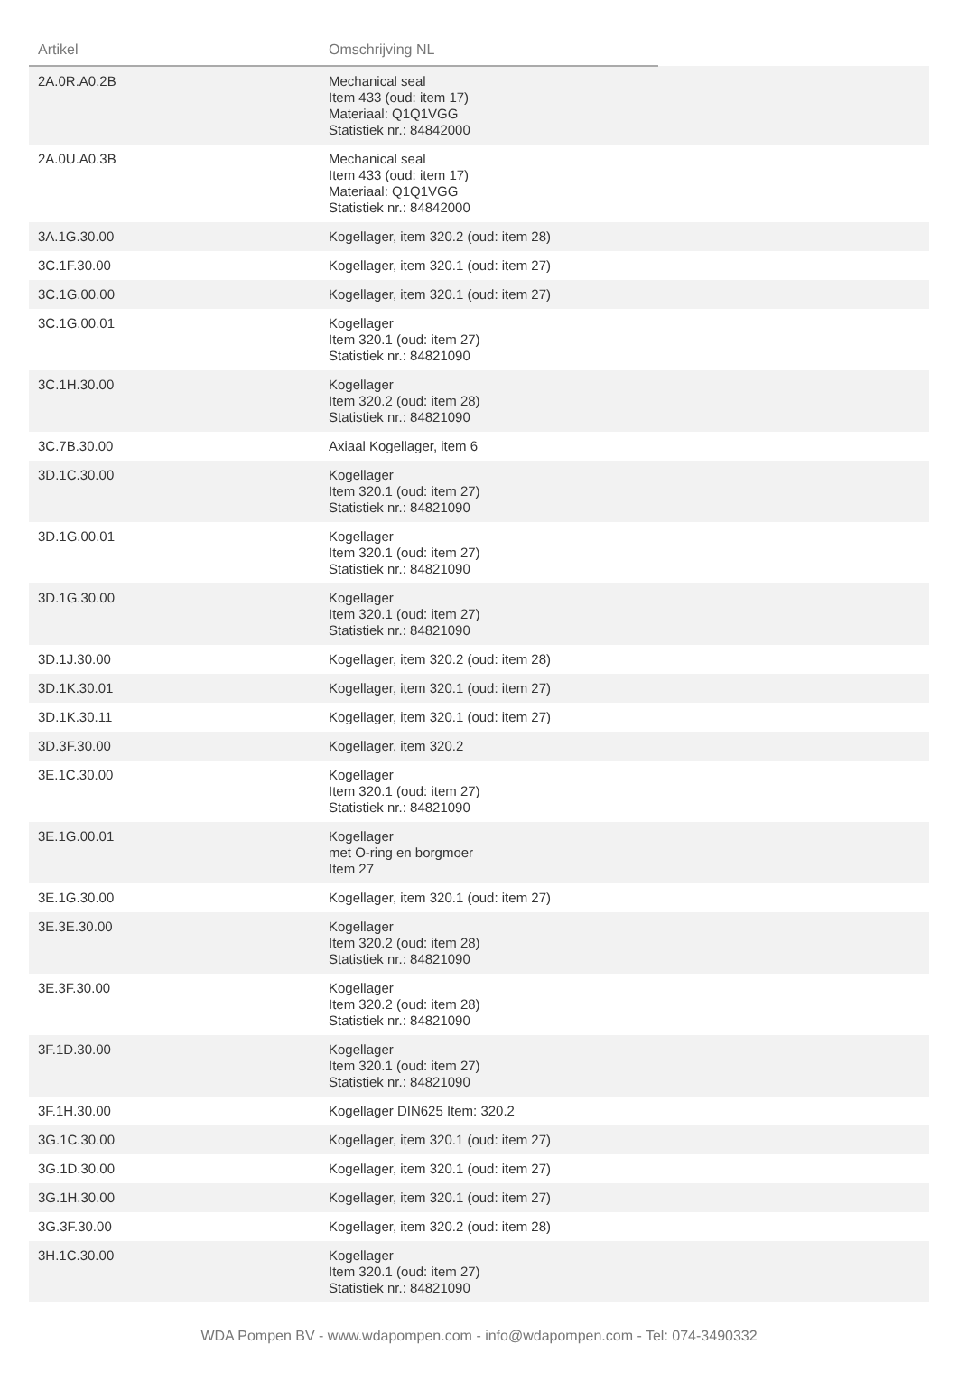| Artikel | Omschrijving NL | |
| --- | --- | --- |
| 2A.0R.A0.2B | Mechanical seal Item 433 (oud: item 17) Materiaal: Q1Q1VGG Statistiek nr.: 84842000 | |
| 2A.0U.A0.3B | Mechanical seal Item 433 (oud: item 17) Materiaal: Q1Q1VGG Statistiek nr.: 84842000 | |
| 3A.1G.30.00 | Kogellager, item 320.2 (oud: item 28) | |
| 3C.1F.30.00 | Kogellager, item 320.1 (oud: item 27) | |
| 3C.1G.00.00 | Kogellager, item 320.1 (oud: item 27) | |
| 3C.1G.00.01 | Kogellager Item 320.1 (oud: item 27) Statistiek nr.: 84821090 | |
| 3C.1H.30.00 | Kogellager Item 320.2 (oud: item 28) Statistiek nr.: 84821090 | |
| 3C.7B.30.00 | Axiaal Kogellager, item 6 | |
| 3D.1C.30.00 | Kogellager Item 320.1 (oud: item 27) Statistiek nr.: 84821090 | |
| 3D.1G.00.01 | Kogellager Item 320.1 (oud: item 27) Statistiek nr.: 84821090 | |
| 3D.1G.30.00 | Kogellager Item 320.1 (oud: item 27) Statistiek nr.: 84821090 | |
| 3D.1J.30.00 | Kogellager, item 320.2 (oud: item 28) | |
| 3D.1K.30.01 | Kogellager, item 320.1 (oud: item 27) | |
| 3D.1K.30.11 | Kogellager, item 320.1 (oud: item 27) | |
| 3D.3F.30.00 | Kogellager, item 320.2 | |
| 3E.1C.30.00 | Kogellager Item 320.1 (oud: item 27) Statistiek nr.: 84821090 | |
| 3E.1G.00.01 | Kogellager met O-ring en borgmoer Item 27 | |
| 3E.1G.30.00 | Kogellager, item 320.1 (oud: item 27) | |
| 3E.3E.30.00 | Kogellager Item 320.2 (oud: item 28) Statistiek nr.: 84821090 | |
| 3E.3F.30.00 | Kogellager Item 320.2 (oud: item 28) Statistiek nr.: 84821090 | |
| 3F.1D.30.00 | Kogellager Item 320.1 (oud: item 27) Statistiek nr.: 84821090 | |
| 3F.1H.30.00 | Kogellager DIN625 Item: 320.2 | |
| 3G.1C.30.00 | Kogellager, item 320.1 (oud: item 27) | |
| 3G.1D.30.00 | Kogellager, item 320.1 (oud: item 27) | |
| 3G.1H.30.00 | Kogellager, item 320.1 (oud: item 27) | |
| 3G.3F.30.00 | Kogellager, item 320.2 (oud: item 28) | |
| 3H.1C.30.00 | Kogellager Item 320.1 (oud: item 27) Statistiek nr.: 84821090 | |
WDA Pompen BV - www.wdapompen.com - info@wdapompen.com - Tel: 074-3490332